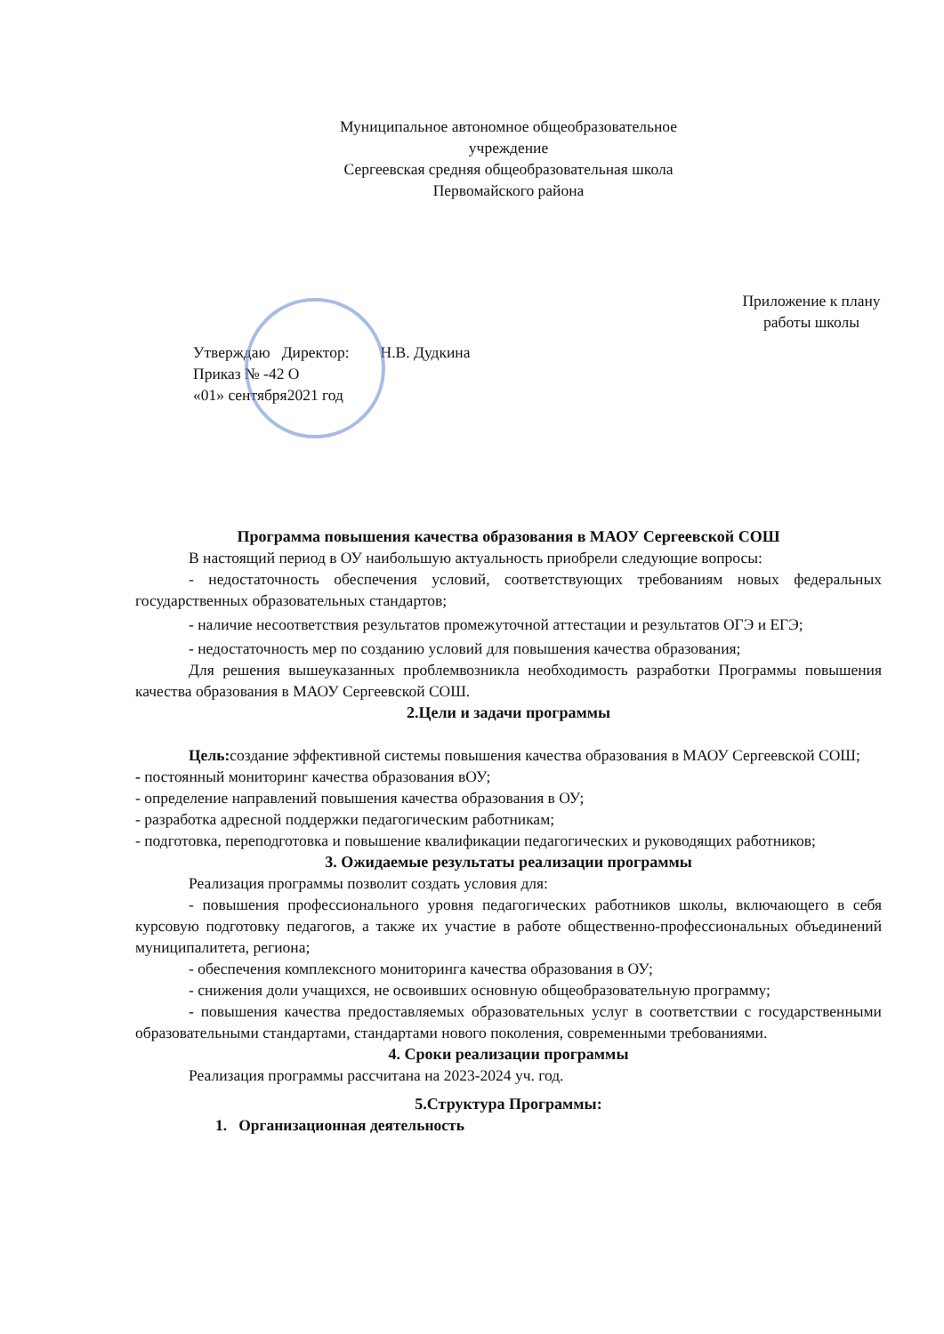Муниципальное автономное общеобразовательное
учреждение
Сергеевская средняя общеобразовательная школа
Первомайского района
Приложение к плану работы школы
Утверждаю Директор: Н.В. Дудкина
Приказ № -42 О
«01» сентября2021 год
Программа повышения качества образования в МАОУ Сергеевской СОШ
В настоящий период в ОУ наибольшую актуальность приобрели следующие вопросы:
- недостаточность обеспечения условий, соответствующих требованиям новых федеральных государственных образовательных стандартов;
- наличие несоответствия результатов промежуточной аттестации и результатов ОГЭ и ЕГЭ;
- недостаточность мер по созданию условий для повышения качества образования;
Для решения вышеуказанных проблемвозникла необходимость разработки Программы повышения качества образования в МАОУ Сергеевской СОШ.
2.Цели и задачи программы
Цель: создание эффективной системы повышения качества образования в МАОУ Сергеевской СОШ;
- постоянный мониторинг качества образования вОУ;
- определение направлений повышения качества образования в ОУ;
- разработка адресной поддержки педагогическим работникам;
- подготовка, переподготовка и повышение квалификации педагогических и руководящих работников;
3. Ожидаемые результаты реализации программы
Реализация программы позволит создать условия для:
- повышения профессионального уровня педагогических работников школы, включающего в себя курсовую подготовку педагогов, а также их участие в работе общественно-профессиональных объединений муниципалитета, региона;
- обеспечения комплексного мониторинга качества образования в ОУ;
- снижения доли учащихся, не освоивших основную общеобразовательную программу;
- повышения качества предоставляемых образовательных услуг в соответствии с государственными образовательными стандартами, стандартами нового поколения, современными требованиями.
4. Сроки реализации программы
Реализация программы рассчитана на 2023-2024 уч. год.
5.Структура Программы:
1. Организационная деятельность